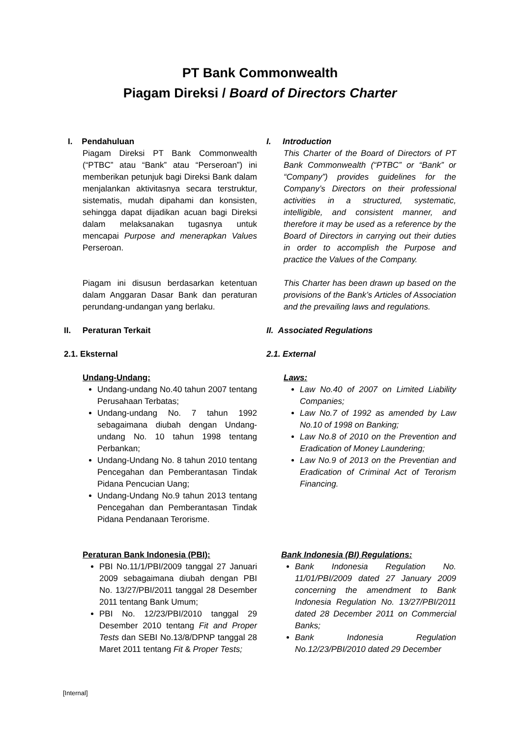PT Bank Commonwealth
Piagam Direksi / Board of Directors Charter
I. Pendahuluan
Piagam Direksi PT Bank Commonwealth (“PTBC” atau “Bank” atau “Perseroan”) ini memberikan petunjuk bagi Direksi Bank dalam menjalankan aktivitasnya secara terstruktur, sistematis, mudah dipahami dan konsisten, sehingga dapat dijadikan acuan bagi Direksi dalam melaksanakan tugasnya untuk mencapai Purpose and menerapkan Values Perseroan.
Piagam ini disusun berdasarkan ketentuan dalam Anggaran Dasar Bank dan peraturan perundang-undangan yang berlaku.
I. Introduction
This Charter of the Board of Directors of PT Bank Commonwealth (“PTBC” or “Bank” or “Company”) provides guidelines for the Company’s Directors on their professional activities in a structured, systematic, intelligible, and consistent manner, and therefore it may be used as a reference by the Board of Directors in carrying out their duties in order to accomplish the Purpose and practice the Values of the Company.
This Charter has been drawn up based on the provisions of the Bank’s Articles of Association and the prevailing laws and regulations.
II. Peraturan Terkait
2.1. Eksternal
Undang-Undang:
Undang-undang No.40 tahun 2007 tentang Perusahaan Terbatas;
Undang-undang No. 7 tahun 1992 sebagaimana diubah dengan Undang-undang No. 10 tahun 1998 tentang Perbankan;
Undang-Undang No. 8 tahun 2010 tentang Pencegahan dan Pemberantasan Tindak Pidana Pencucian Uang;
Undang-Undang No.9 tahun 2013 tentang Pencegahan dan Pemberantasan Tindak Pidana Pendanaan Terorisme.
II. Associated Regulations
2.1. External
Laws:
Law No.40 of 2007 on Limited Liability Companies;
Law No.7 of 1992 as amended by Law No.10 of 1998 on Banking;
Law No.8 of 2010 on the Prevention and Eradication of Money Laundering;
Law No.9 of 2013 on the Preventian and Eradication of Criminal Act of Terorism Financing.
Peraturan Bank Indonesia (PBI):
PBI No.11/1/PBI/2009 tanggal 27 Januari 2009 sebagaimana diubah dengan PBI No. 13/27/PBI/2011 tanggal 28 Desember 2011 tentang Bank Umum;
PBI No. 12/23/PBI/2010 tanggal 29 Desember 2010 tentang Fit and Proper Tests dan SEBI No.13/8/DPNP tanggal 28 Maret 2011 tentang Fit & Proper Tests;
Bank Indonesia (BI) Regulations:
Bank Indonesia Regulation No. 11/01/PBI/2009 dated 27 January 2009 concerning the amendment to Bank Indonesia Regulation No. 13/27/PBI/2011 dated 28 December 2011 on Commercial Banks;
Bank Indonesia Regulation No.12/23/PBI/2010 dated 29 December
[Internal]